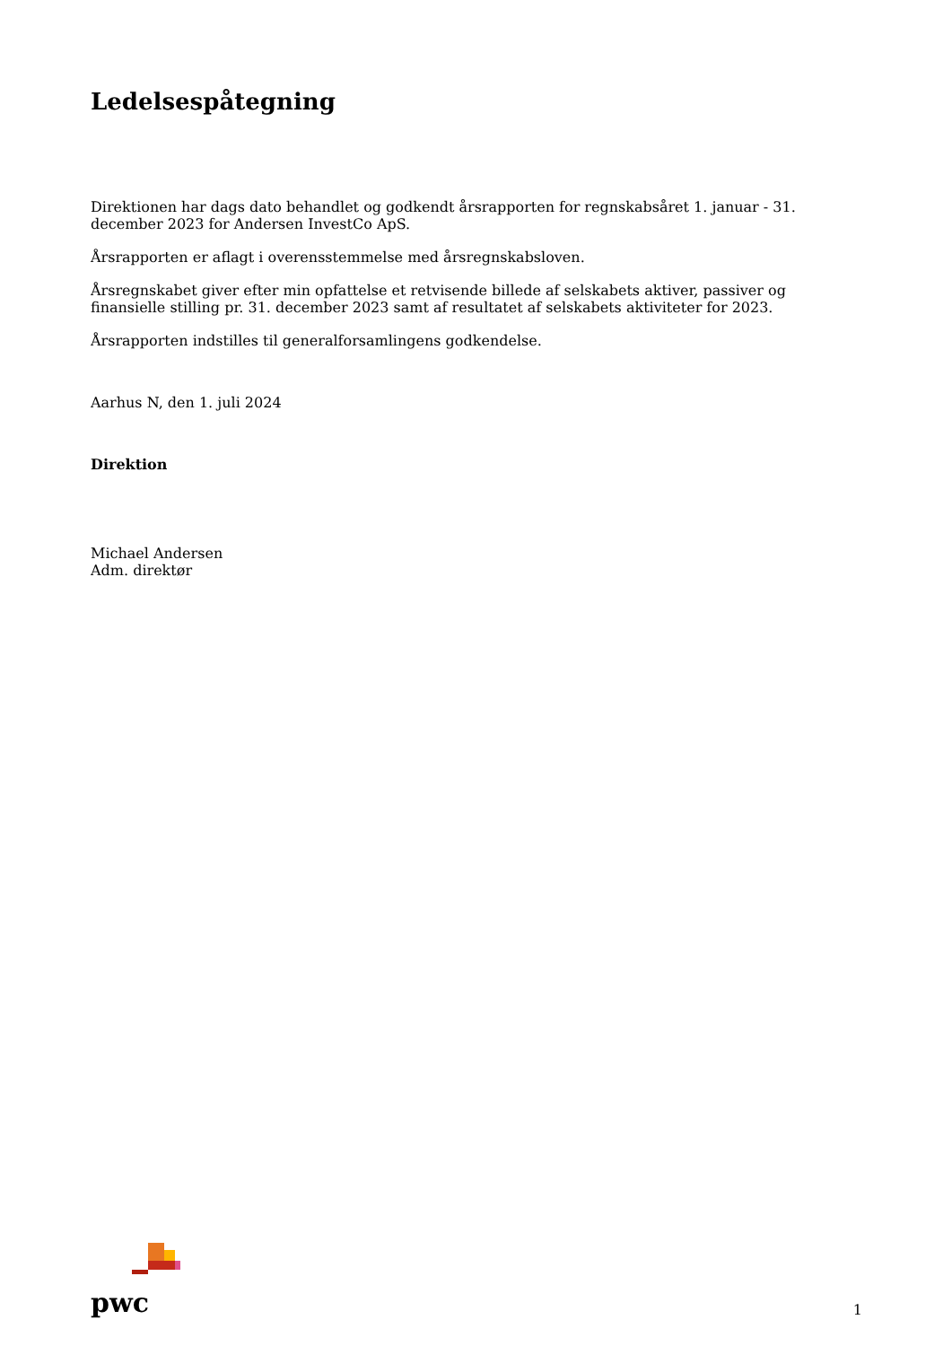Ledelsespåtegning
Direktionen har dags dato behandlet og godkendt årsrapporten for regnskabsåret 1. januar - 31. december 2023 for Andersen InvestCo ApS.
Årsrapporten er aflagt i overensstemmelse med årsregnskabsloven.
Årsregnskabet giver efter min opfattelse et retvisende billede af selskabets aktiver, passiver og finansielle stilling pr. 31. december 2023 samt af resultatet af selskabets aktiviteter for 2023.
Årsrapporten indstilles til generalforsamlingens godkendelse.
Aarhus N, den 1. juli 2024
Direktion
Michael Andersen
Adm. direktør
pwc
1